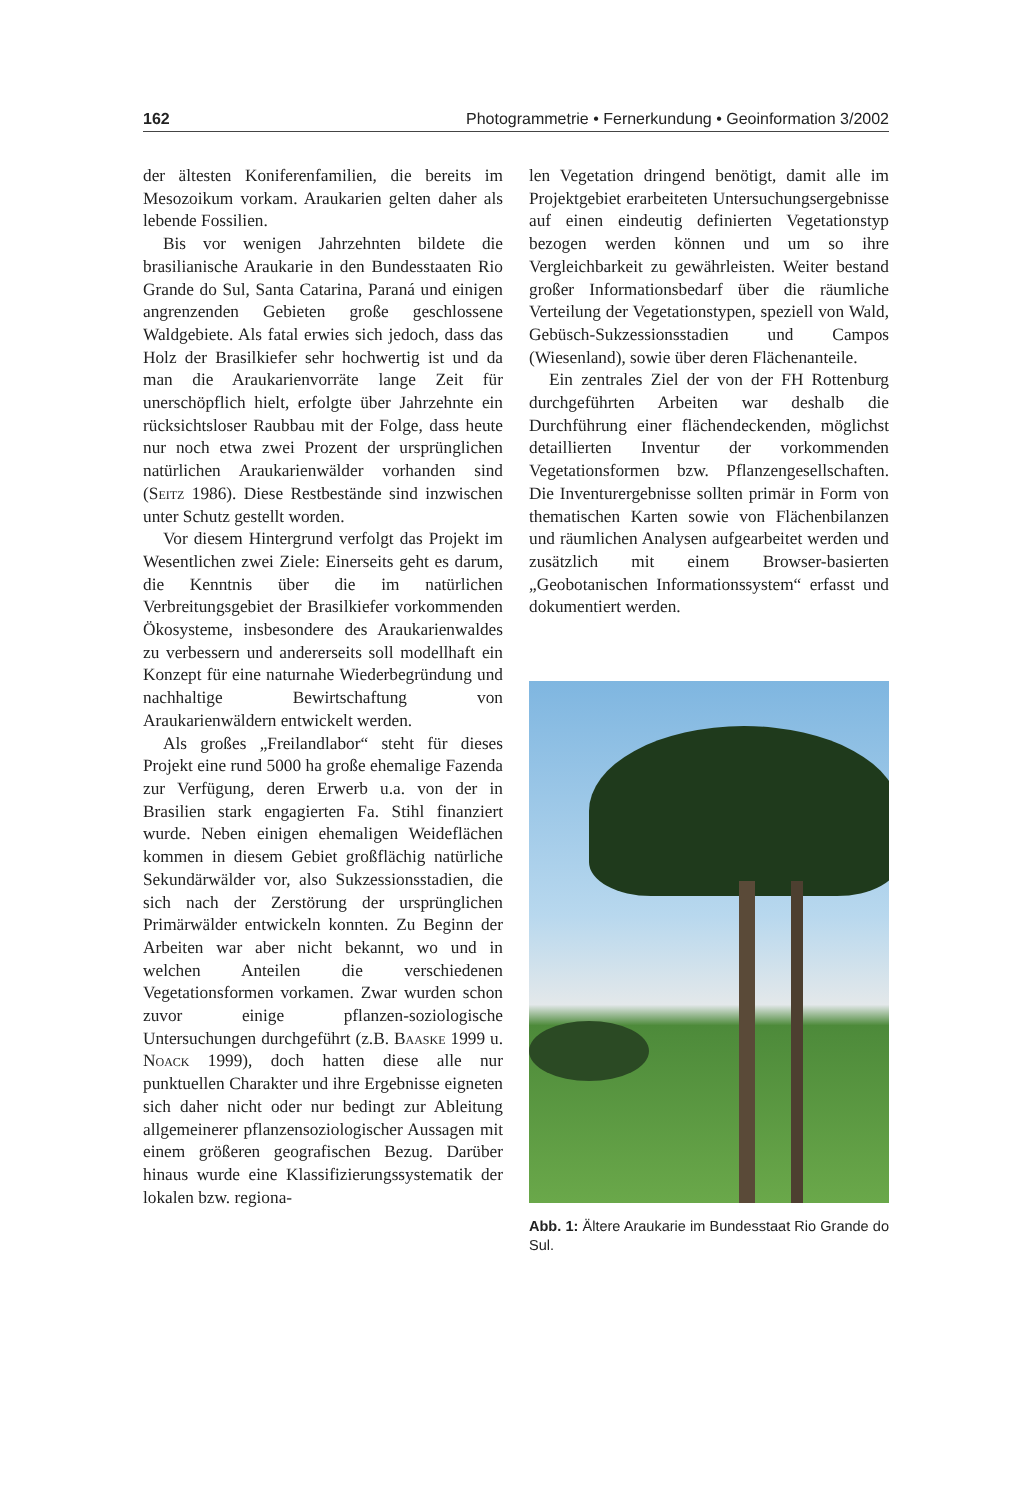162 Photogrammetrie • Fernerkundung • Geoinformation 3/2002
der ältesten Koniferenfamilien, die bereits im Mesozoikum vorkam. Araukarien gelten daher als lebende Fossilien.
Bis vor wenigen Jahrzehnten bildete die brasilianische Araukarie in den Bundesstaaten Rio Grande do Sul, Santa Catarina, Paraná und einigen angrenzenden Gebieten große geschlossene Waldgebiete. Als fatal erwies sich jedoch, dass das Holz der Brasilkiefer sehr hochwertig ist und da man die Araukarienvorräte lange Zeit für unerschöpflich hielt, erfolgte über Jahrzehnte ein rücksichtsloser Raubbau mit der Folge, dass heute nur noch etwa zwei Prozent der ursprünglichen natürlichen Araukarienwälder vorhanden sind (Seitz 1986). Diese Restbestände sind inzwischen unter Schutz gestellt worden.
Vor diesem Hintergrund verfolgt das Projekt im Wesentlichen zwei Ziele: Einerseits geht es darum, die Kenntnis über die im natürlichen Verbreitungsgebiet der Brasilkiefer vorkommenden Ökosysteme, insbesondere des Araukarienwaldes zu verbessern und andererseits soll modellhaft ein Konzept für eine naturnahe Wiederbegründung und nachhaltige Bewirtschaftung von Araukarienwäldern entwickelt werden.
Als großes „Freilandlabor“ steht für dieses Projekt eine rund 5000 ha große ehemalige Fazenda zur Verfügung, deren Erwerb u.a. von der in Brasilien stark engagierten Fa. Stihl finanziert wurde. Neben einigen ehemaligen Weideflächen kommen in diesem Gebiet großflächig natürliche Sekundärwälder vor, also Sukzessionsstadien, die sich nach der Zerstörung der ursprünglichen Primärwälder entwickeln konnten. Zu Beginn der Arbeiten war aber nicht bekannt, wo und in welchen Anteilen die verschiedenen Vegetationsformen vorkamen. Zwar wurden schon zuvor einige pflanzen-soziologische Untersuchungen durchgeführt (z.B. Baaske 1999 u. Noack 1999), doch hatten diese alle nur punktuellen Charakter und ihre Ergebnisse eigneten sich daher nicht oder nur bedingt zur Ableitung allgemeinerer pflanzensoziologischer Aussagen mit einem größeren geografischen Bezug. Darüber hinaus wurde eine Klassifizierungssystematik der lokalen bzw. regiona-
len Vegetation dringend benötigt, damit alle im Projektgebiet erarbeiteten Untersuchungsergebnisse auf einen eindeutig definierten Vegetationstyp bezogen werden können und um so ihre Vergleichbarkeit zu gewährleisten. Weiter bestand großer Informationsbedarf über die räumliche Verteilung der Vegetationstypen, speziell von Wald, Gebüsch-Sukzessionsstadien und Campos (Wiesenland), sowie über deren Flächenanteile.
Ein zentrales Ziel der von der FH Rottenburg durchgeführten Arbeiten war deshalb die Durchführung einer flächendeckenden, möglichst detaillierten Inventur der vorkommenden Vegetationsformen bzw. Pflanzengesellschaften. Die Inventurergebnisse sollten primär in Form von thematischen Karten sowie von Flächenbilanzen und räumlichen Analysen aufgearbeitet werden und zusätzlich mit einem Browser-basierten „Geobotanischen Informationssystem“ erfasst und dokumentiert werden.
Abb. 1: Ältere Araukarie im Bundesstaat Rio Grande do Sul.